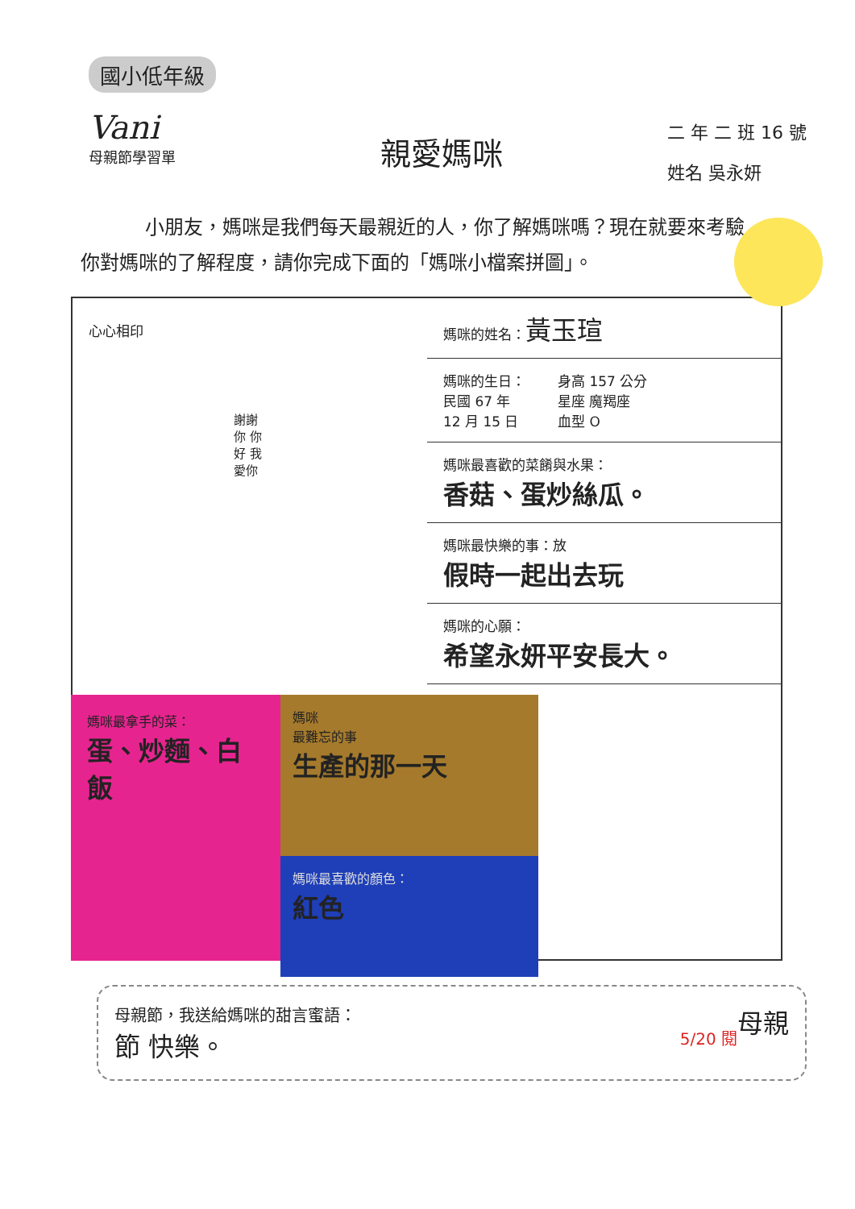國小低年級
Vani
母親節學習單
親愛媽咪
二 年 二 班 16 號
姓名 吳永妍
小朋友，媽咪是我們每天最親近的人，你了解媽咪嗎？現在就要來考驗你對媽咪的了解程度，請你完成下面的「媽咪小檔案拼圖」。
心心相印
謝謝你 你好 我愛你
媽咪的姓名：黃玉瑄
媽咪的生日：
民國 67 年
12 月 15 日 身高 157 公分
星座 魔羯座
血型 O
媽咪最喜歡的菜餚與水果：
香菇、蛋炒絲瓜。
媽咪最快樂的事：放
假時一起出去玩
媽咪的心願：
希望永妍平安長大。
媽咪最拿手的菜：
蛋、炒麵、白飯
媽咪
最難忘的事
生產的那一天
媽咪最喜歡的顏色：
紅色
母親節，我送給媽咪的甜言蜜語： 母親
節 快樂。 5/20 閱